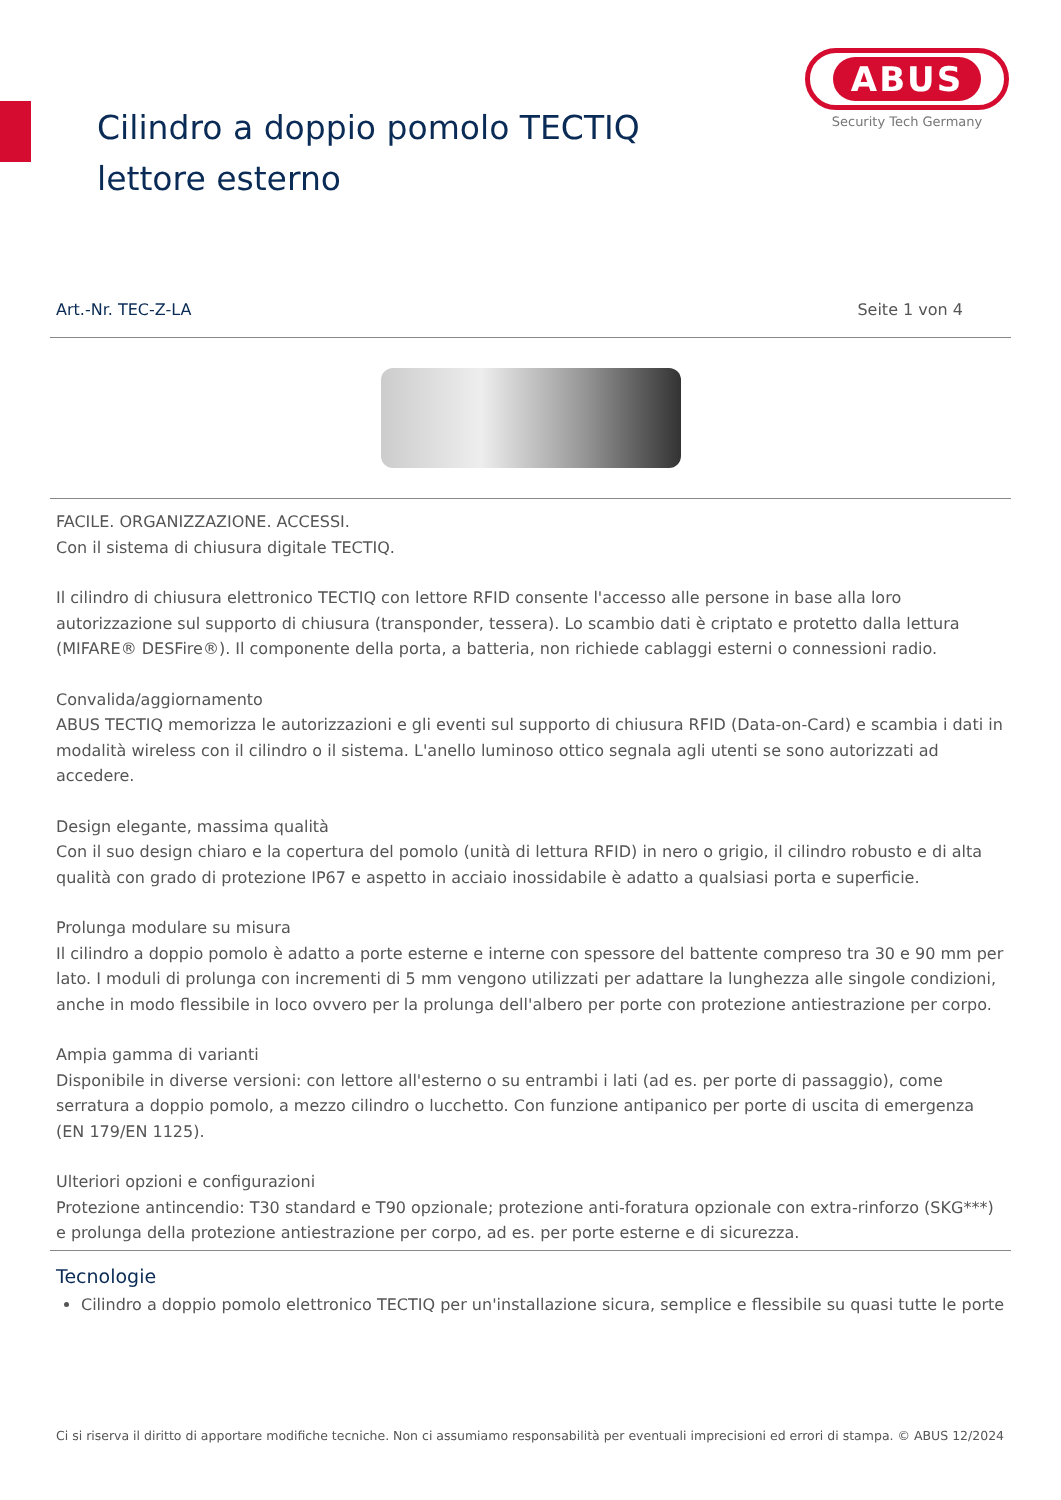Cilindro a doppio pomolo TECTIQ lettore esterno
ABUS
Security Tech Germany
Art.-Nr. TEC-Z-LA Seite 1 von 4
FACILE. ORGANIZZAZIONE. ACCESSI.
Con il sistema di chiusura digitale TECTIQ.
Il cilindro di chiusura elettronico TECTIQ con lettore RFID consente l'accesso alle persone in base alla loro autorizzazione sul supporto di chiusura (transponder, tessera). Lo scambio dati è criptato e protetto dalla lettura (MIFARE® DESFire®). Il componente della porta, a batteria, non richiede cablaggi esterni o connessioni radio.
Convalida/aggiornamento
ABUS TECTIQ memorizza le autorizzazioni e gli eventi sul supporto di chiusura RFID (Data-on-Card) e scambia i dati in modalità wireless con il cilindro o il sistema. L'anello luminoso ottico segnala agli utenti se sono autorizzati ad accedere.
Design elegante, massima qualità
Con il suo design chiaro e la copertura del pomolo (unità di lettura RFID) in nero o grigio, il cilindro robusto e di alta qualità con grado di protezione IP67 e aspetto in acciaio inossidabile è adatto a qualsiasi porta e superficie.
Prolunga modulare su misura
Il cilindro a doppio pomolo è adatto a porte esterne e interne con spessore del battente compreso tra 30 e 90 mm per lato. I moduli di prolunga con incrementi di 5 mm vengono utilizzati per adattare la lunghezza alle singole condizioni, anche in modo flessibile in loco ovvero per la prolunga dell'albero per porte con protezione antiestrazione per corpo.
Ampia gamma di varianti
Disponibile in diverse versioni: con lettore all'esterno o su entrambi i lati (ad es. per porte di passaggio), come serratura a doppio pomolo, a mezzo cilindro o lucchetto. Con funzione antipanico per porte di uscita di emergenza (EN 179/EN 1125).
Ulteriori opzioni e configurazioni
Protezione antincendio: T30 standard e T90 opzionale; protezione anti-foratura opzionale con extra-rinforzo (SKG***) e prolunga della protezione antiestrazione per corpo, ad es. per porte esterne e di sicurezza.
Tecnologie
Cilindro a doppio pomolo elettronico TECTIQ per un'installazione sicura, semplice e flessibile su quasi tutte le porte
Ci si riserva il diritto di apportare modifiche tecniche. Non ci assumiamo responsabilità per eventuali imprecisioni ed errori di stampa. © ABUS 12/2024